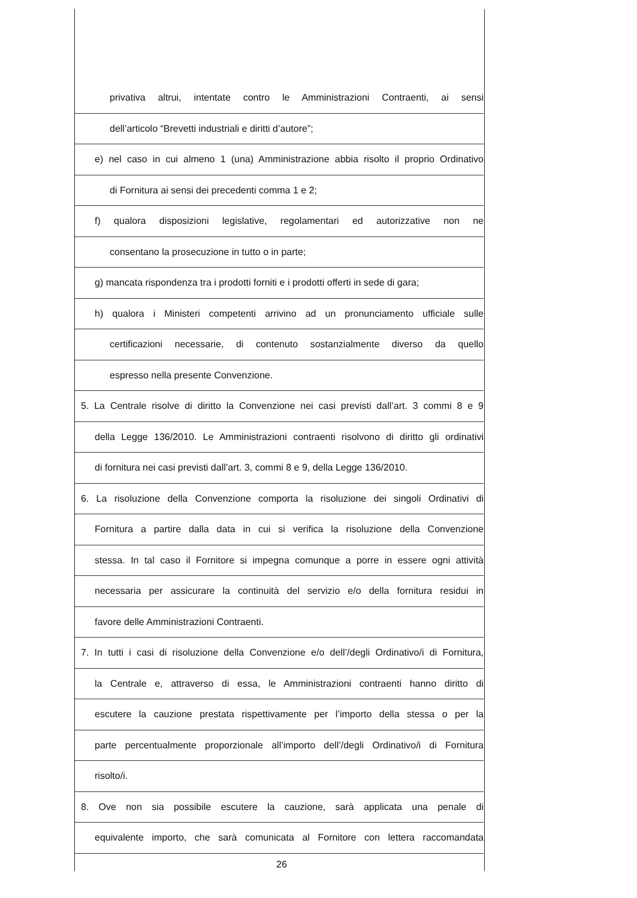privativa altrui, intentate contro le Amministrazioni Contraenti, ai sensi
dell’articolo “Brevetti industriali e diritti d’autore”;
e) nel caso in cui almeno 1 (una) Amministrazione abbia risolto il proprio Ordinativo
di Fornitura ai sensi dei precedenti comma 1 e 2;
f) qualora disposizioni legislative, regolamentari ed autorizzative non ne
consentano la prosecuzione in tutto o in parte;
g) mancata rispondenza tra i prodotti forniti e i prodotti offerti in sede di gara;
h) qualora i Ministeri competenti arrivino ad un pronunciamento ufficiale sulle
certificazioni necessarie, di contenuto sostanzialmente diverso da quello
espresso nella presente Convenzione.
5. La Centrale risolve di diritto la Convenzione nei casi previsti dall’art. 3 commi 8 e 9
della Legge 136/2010. Le Amministrazioni contraenti risolvono di diritto gli ordinativi
di fornitura nei casi previsti dall’art. 3, commi 8 e 9, della Legge 136/2010.
6. La risoluzione della Convenzione comporta la risoluzione dei singoli Ordinativi di
Fornitura a partire dalla data in cui si verifica la risoluzione della Convenzione
stessa. In tal caso il Fornitore si impegna comunque a porre in essere ogni attività
necessaria per assicurare la continuità del servizio e/o della fornitura residui in
favore delle Amministrazioni Contraenti.
7. In tutti i casi di risoluzione della Convenzione e/o dell’/degli Ordinativo/i di Fornitura,
la Centrale e, attraverso di essa, le Amministrazioni contraenti hanno diritto di
escutere la cauzione prestata rispettivamente per l’importo della stessa o per la
parte percentualmente proporzionale all’importo dell’/degli Ordinativo/i di Fornitura
risolto/i.
8. Ove non sia possibile escutere la cauzione, sarà applicata una penale di
equivalente importo, che sarà comunicata al Fornitore con lettera raccomandata
26